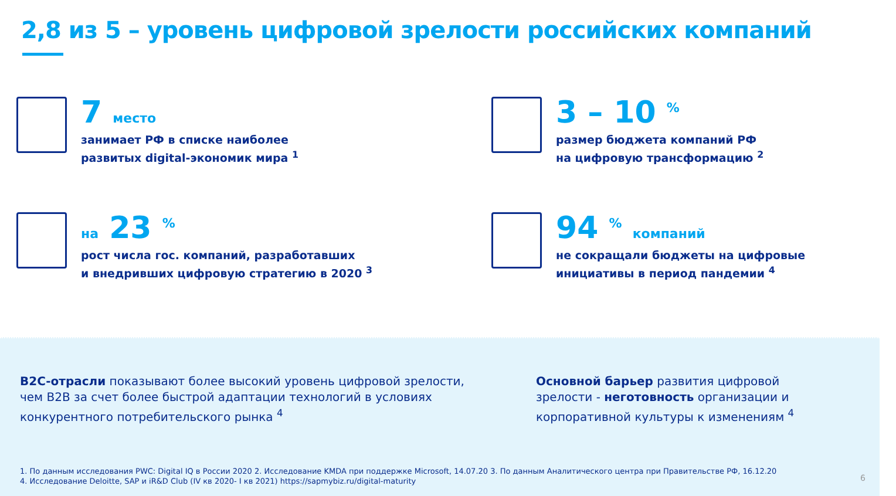2,8 из 5 – уровень цифровой зрелости российских компаний
7 место
занимает РФ в списке наиболее
развитых digital-экономик мира <sup>1</sup>
3 – 10 <sup>%</sup>
размер бюджета компаний РФ
на цифровую трансформацию <sup>2</sup>
на 23 <sup>%</sup>
рост числа гос. компаний, разработавших
и внедривших цифровую стратегию в 2020 <sup>3</sup>
94 <sup>%</sup> компаний
не сокращали бюджеты на цифровые
инициативы в период пандемии <sup>4</sup>
B2C-отрасли показывают более высокий уровень цифровой зрелости, чем B2B за счет более быстрой адаптации технологий в условиях конкурентного потребительского рынка <sup>4</sup>
Основной барьер развития цифровой зрелости - неготовность организации и корпоративной культуры к изменениям <sup>4</sup>
1. По данным исследования PWC: Digital IQ в России 2020 2. Исследование KMDA при поддержке Microsoft, 14.07.20 3. По данным Аналитического центра при Правительстве РФ, 16.12.20
4. Исследование Deloitte, SAP и iR&D Club (IV кв 2020- I кв 2021) https://sapmybiz.ru/digital-maturity
6